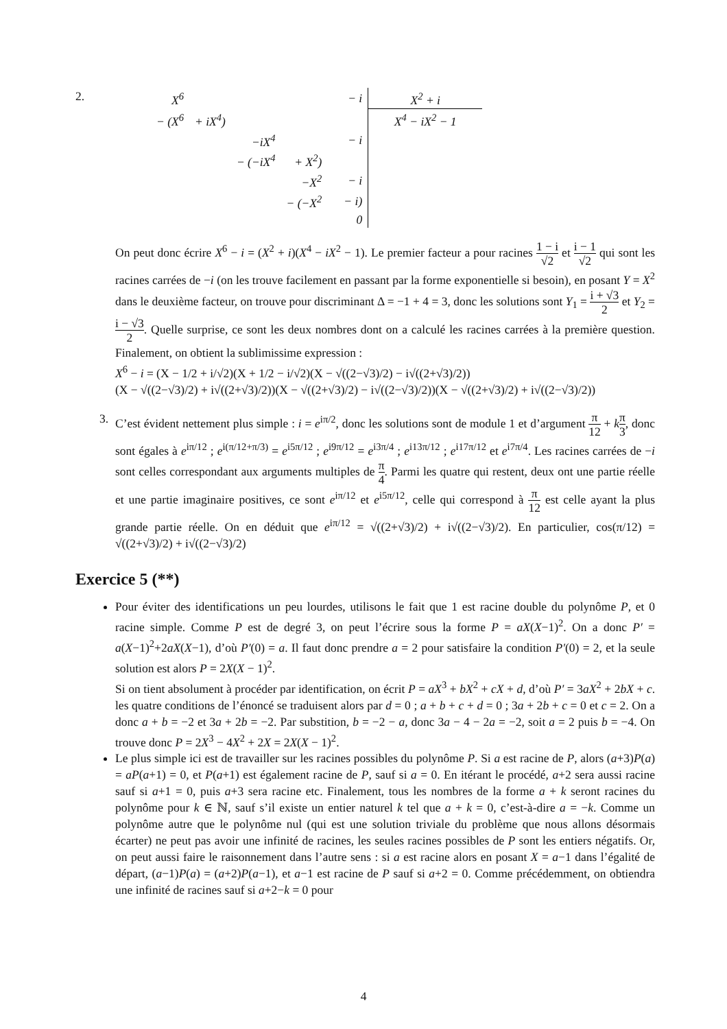2.
| X<sup>6</sup> | | | | | − i | X<sup>2</sup> + i |
| − (X<sup>6</sup> | + iX<sup>4</sup>) | | | | | X<sup>4</sup> − iX<sup>2</sup> − 1 |
| | | −iX<sup>4</sup> | | | − i | |
| | | − (−iX<sup>4</sup> | + X<sup>2</sup>) | | | |
| | | | −X<sup>2</sup> | | − i | |
| | | | − (−X<sup>2</sup> | | − i) | |
| | | | | | 0 | |
On peut donc écrire X<sup>6</sup> − i = (X<sup>2</sup> + i)(X<sup>4</sup> − iX<sup>2</sup> − 1). Le premier facteur a pour racines 1 − i √2 et i − 1 √2 qui sont les racines carrées de −i (on les trouve facilement en passant par la forme exponentielle si besoin), en posant Y = X<sup>2</sup> dans le deuxième facteur, on trouve pour discriminant Δ = −1 + 4 = 3, donc les solutions sont Y<sub>1</sub> = i + √3 2 et Y<sub>2</sub> = i − √3 2. Quelle surprise, ce sont les deux nombres dont on a calculé les racines carrées à la première question. Finalement, on obtient la sublimissime expression :
X<sup>6</sup> − i = (X − 1/2 + i/√2)(X + 1/2 − i/√2)(X − √((2−√3)/2) − i√((2+√3)/2))
(X − √((2−√3)/2) + i√((2+√3)/2))(X − √((2+√3)/2) − i√((2−√3)/2))(X − √((2+√3)/2) + i√((2−√3)/2))
3.
C’est évident nettement plus simple : i = e<sup>iπ/2</sup>, donc les solutions sont de module 1 et d’argument π 12 + kπ 3, donc sont égales à e<sup>iπ/12</sup> ; e<sup>i(π/12+π/3)</sup> = e<sup>i5π/12</sup> ; e<sup>i9π/12</sup> = e<sup>i3π/4</sup> ; e<sup>i13π/12</sup> ; e<sup>i17π/12</sup> et e<sup>i7π/4</sup>. Les racines carrées de −i sont celles correspondant aux arguments multiples de π 4. Parmi les quatre qui restent, deux ont une partie réelle et une partie imaginaire positives, ce sont e<sup>iπ/12</sup> et e<sup>i5π/12</sup>, celle qui correspond à π 12 est celle ayant la plus grande partie réelle. On en déduit que e<sup>iπ/12</sup> = √((2+√3)/2) + i√((2−√3)/2). En particulier, cos(π/12) = √((2+√3)/2) + i√((2−√3)/2)
Exercice 5 (**)
Pour éviter des identifications un peu lourdes, utilisons le fait que 1 est racine double du polynôme P, et 0 racine simple. Comme P est de degré 3, on peut l’écrire sous la forme P = aX(X−1)<sup>2</sup>. On a donc P′ = a(X−1)<sup>2</sup>+2aX(X−1), d’où P′(0) = a. Il faut donc prendre a = 2 pour satisfaire la condition P′(0) = 2, et la seule solution est alors P = 2X(X − 1)<sup>2</sup>.
Si on tient absolument à procéder par identification, on écrit P = aX<sup>3</sup> + bX<sup>2</sup> + cX + d, d’où P′ = 3aX<sup>2</sup> + 2bX + c. les quatre conditions de l’énoncé se traduisent alors par d = 0 ; a + b + c + d = 0 ; 3a + 2b + c = 0 et c = 2. On a donc a + b = −2 et 3a + 2b = −2. Par substition, b = −2 − a, donc 3a − 4 − 2a = −2, soit a = 2 puis b = −4. On trouve donc P = 2X<sup>3</sup> − 4X<sup>2</sup> + 2X = 2X(X − 1)<sup>2</sup>.
Le plus simple ici est de travailler sur les racines possibles du polynôme P. Si a est racine de P, alors (a+3)P(a) = aP(a+1) = 0, et P(a+1) est également racine de P, sauf si a = 0. En itérant le procédé, a+2 sera aussi racine sauf si a+1 = 0, puis a+3 sera racine etc. Finalement, tous les nombres de la forme a + k seront racines du polynôme pour k ∈ ℕ, sauf s’il existe un entier naturel k tel que a + k = 0, c’est-à-dire a = −k. Comme un polynôme autre que le polynôme nul (qui est une solution triviale du problème que nous allons désormais écarter) ne peut pas avoir une infinité de racines, les seules racines possibles de P sont les entiers négatifs. Or, on peut aussi faire le raisonnement dans l’autre sens : si a est racine alors en posant X = a−1 dans l’égalité de départ, (a−1)P(a) = (a+2)P(a−1), et a−1 est racine de P sauf si a+2 = 0. Comme précédemment, on obtiendra une infinité de racines sauf si a+2−k = 0 pour
4